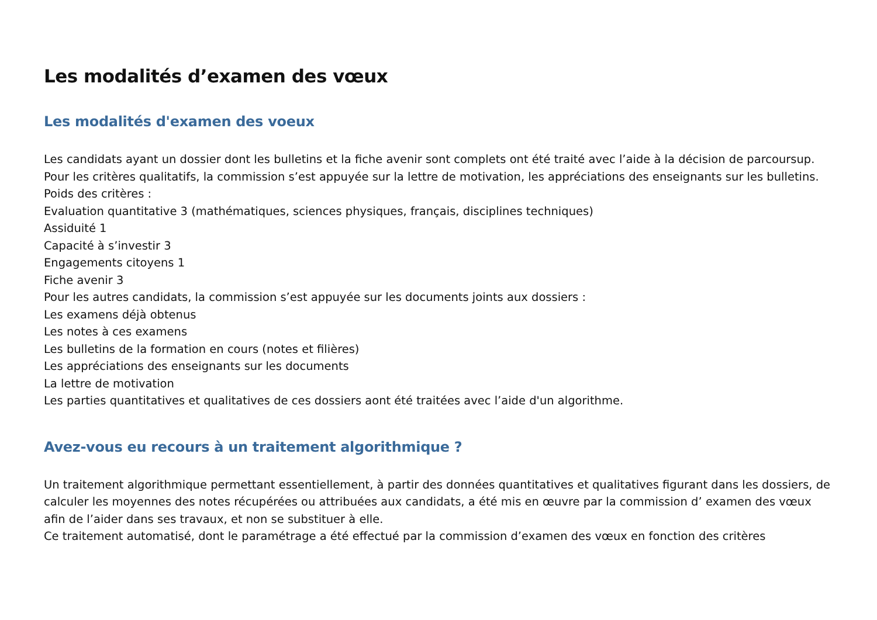Les modalités d’examen des vœux
Les modalités d'examen des voeux
Les candidats ayant un dossier dont les bulletins et la fiche avenir sont complets ont été traité avec l’aide à la décision de parcoursup.
Pour les critères qualitatifs, la commission s’est appuyée sur la lettre de motivation, les appréciations des enseignants sur les bulletins.
Poids des critères :
Evaluation quantitative 3 (mathématiques, sciences physiques, français, disciplines techniques)
Assiduité 1
Capacité à s’investir 3
Engagements citoyens 1
Fiche avenir 3
Pour les autres candidats, la commission s’est appuyée sur les documents joints aux dossiers :
Les examens déjà obtenus
Les notes à ces examens
Les bulletins de la formation en cours (notes et filières)
Les appréciations des enseignants sur les documents
La lettre de motivation
Les parties quantitatives et qualitatives de ces dossiers aont été traitées avec l’aide d'un algorithme.
Avez-vous eu recours à un traitement algorithmique ?
Un traitement algorithmique permettant essentiellement, à partir des données quantitatives et qualitatives figurant dans les dossiers, de calculer les moyennes des notes récupérées ou attribuées aux candidats, a été mis en œuvre par la commission d’ examen des vœux afin de l’aider dans ses travaux, et non se substituer à elle.
Ce traitement automatisé, dont le paramétrage a été effectué par la commission d’examen des vœux en fonction des critères